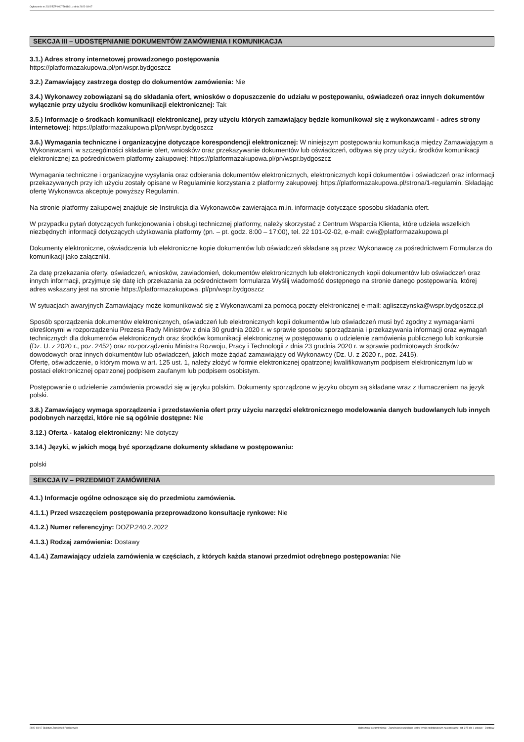Ogłoszenie nr 2022/BZP 00077661/01 z dnia 2022-03-07
SEKCJA III – UDOSTĘPNIANIE DOKUMENTÓW ZAMÓWIENIA I KOMUNIKACJA
3.1.) Adres strony internetowej prowadzonego postępowania
https://platformazakupowa.pl/pn/wspr.bydgoszcz
3.2.) Zamawiający zastrzega dostęp do dokumentów zamówienia: Nie
3.4.) Wykonawcy zobowiązani są do składania ofert, wniosków o dopuszczenie do udziału w postępowaniu, oświadczeń oraz innych dokumentów wyłącznie przy użyciu środków komunikacji elektronicznej: Tak
3.5.) Informacje o środkach komunikacji elektronicznej, przy użyciu których zamawiający będzie komunikował się z wykonawcami - adres strony internetowej: https://platformazakupowa.pl/pn/wspr.bydgoszcz
3.6.) Wymagania techniczne i organizacyjne dotyczące korespondencji elektronicznej: W niniejszym postępowaniu komunikacja między Zamawiającym a Wykonawcami, w szczególności składanie ofert, wniosków oraz przekazywanie dokumentów lub oświadczeń, odbywa się przy użyciu środków komunikacji elektronicznej za pośrednictwem platformy zakupowej: https://platformazakupowa.pl/pn/wspr.bydgoszcz
Wymagania techniczne i organizacyjne wysyłania oraz odbierania dokumentów elektronicznych, elektronicznych kopii dokumentów i oświadczeń oraz informacji przekazywanych przy ich użyciu zostały opisane w Regulaminie korzystania z platformy zakupowej: https://platformazakupowa.pl/strona/1-regulamin. Składając ofertę Wykonawca akceptuje powyższy Regulamin.
Na stronie platformy zakupowej znajduje się Instrukcja dla Wykonawców zawierająca m.in. informacje dotyczące sposobu składania ofert.
W przypadku pytań dotyczących funkcjonowania i obsługi technicznej platformy, należy skorzystać z Centrum Wsparcia Klienta, które udziela wszelkich niezbędnych informacji dotyczących użytkowania platformy (pn. – pt. godz. 8:00 – 17:00), tel. 22 101-02-02, e-mail: cwk@platformazakupowa.pl
Dokumenty elektroniczne, oświadczenia lub elektroniczne kopie dokumentów lub oświadczeń składane są przez Wykonawcę za pośrednictwem Formularza do komunikacji jako załączniki.
Za datę przekazania oferty, oświadczeń, wniosków, zawiadomień, dokumentów elektronicznych lub elektronicznych kopii dokumentów lub oświadczeń oraz innych informacji, przyjmuje się datę ich przekazania za pośrednictwem formularza Wyślij wiadomość dostępnego na stronie danego postępowania, której adres wskazany jest na stronie https://platformazakupowa. pl/pn/wspr.bydgoszcz
W sytuacjach awaryjnych Zamawiający może komunikować się z Wykonawcami za pomocą poczty elektronicznej e-mail: agliszczynska@wspr.bydgoszcz.pl
Sposób sporządzenia dokumentów elektronicznych, oświadczeń lub elektronicznych kopii dokumentów lub oświadczeń musi być zgodny z wymaganiami określonymi w rozporządzeniu Prezesa Rady Ministrów z dnia 30 grudnia 2020 r. w sprawie sposobu sporządzania i przekazywania informacji oraz wymagań technicznych dla dokumentów elektronicznych oraz środków komunikacji elektronicznej w postępowaniu o udzielenie zamówienia publicznego lub konkursie (Dz. U. z 2020 r., poz. 2452) oraz rozporządzeniu Ministra Rozwoju, Pracy i Technologii z dnia 23 grudnia 2020 r. w sprawie podmiotowych środków dowodowych oraz innych dokumentów lub oświadczeń, jakich może żądać zamawiający od Wykonawcy (Dz. U. z 2020 r., poz. 2415).
Ofertę, oświadczenie, o którym mowa w art. 125 ust. 1, należy złożyć w formie elektronicznej opatrzonej kwalifikowanym podpisem elektronicznym lub w postaci elektronicznej opatrzonej podpisem zaufanym lub podpisem osobistym.
Postępowanie o udzielenie zamówienia prowadzi się w języku polskim. Dokumenty sporządzone w języku obcym są składane wraz z tłumaczeniem na język polski.
3.8.) Zamawiający wymaga sporządzenia i przedstawienia ofert przy użyciu narzędzi elektronicznego modelowania danych budowlanych lub innych podobnych narzędzi, które nie są ogólnie dostępne: Nie
3.12.) Oferta - katalog elektroniczny: Nie dotyczy
3.14.) Języki, w jakich mogą być sporządzane dokumenty składane w postępowaniu:
polski
SEKCJA IV – PRZEDMIOT ZAMÓWIENIA
4.1.) Informacje ogólne odnoszące się do przedmiotu zamówienia.
4.1.1.) Przed wszczęciem postępowania przeprowadzono konsultacje rynkowe: Nie
4.1.2.) Numer referencyjny: DOZP.240.2.2022
4.1.3.) Rodzaj zamówienia: Dostawy
4.1.4.) Zamawiający udziela zamówienia w częściach, z których każda stanowi przedmiot odrębnego postępowania: Nie
2022-03-07 Biuletyn Zamówień Publicznych Ogłoszenie o zamówieniu - Zamówienie udzielane jest w trybie podstawowym na podstawie: art. 275 pkt 1 ustawy - Dostawy